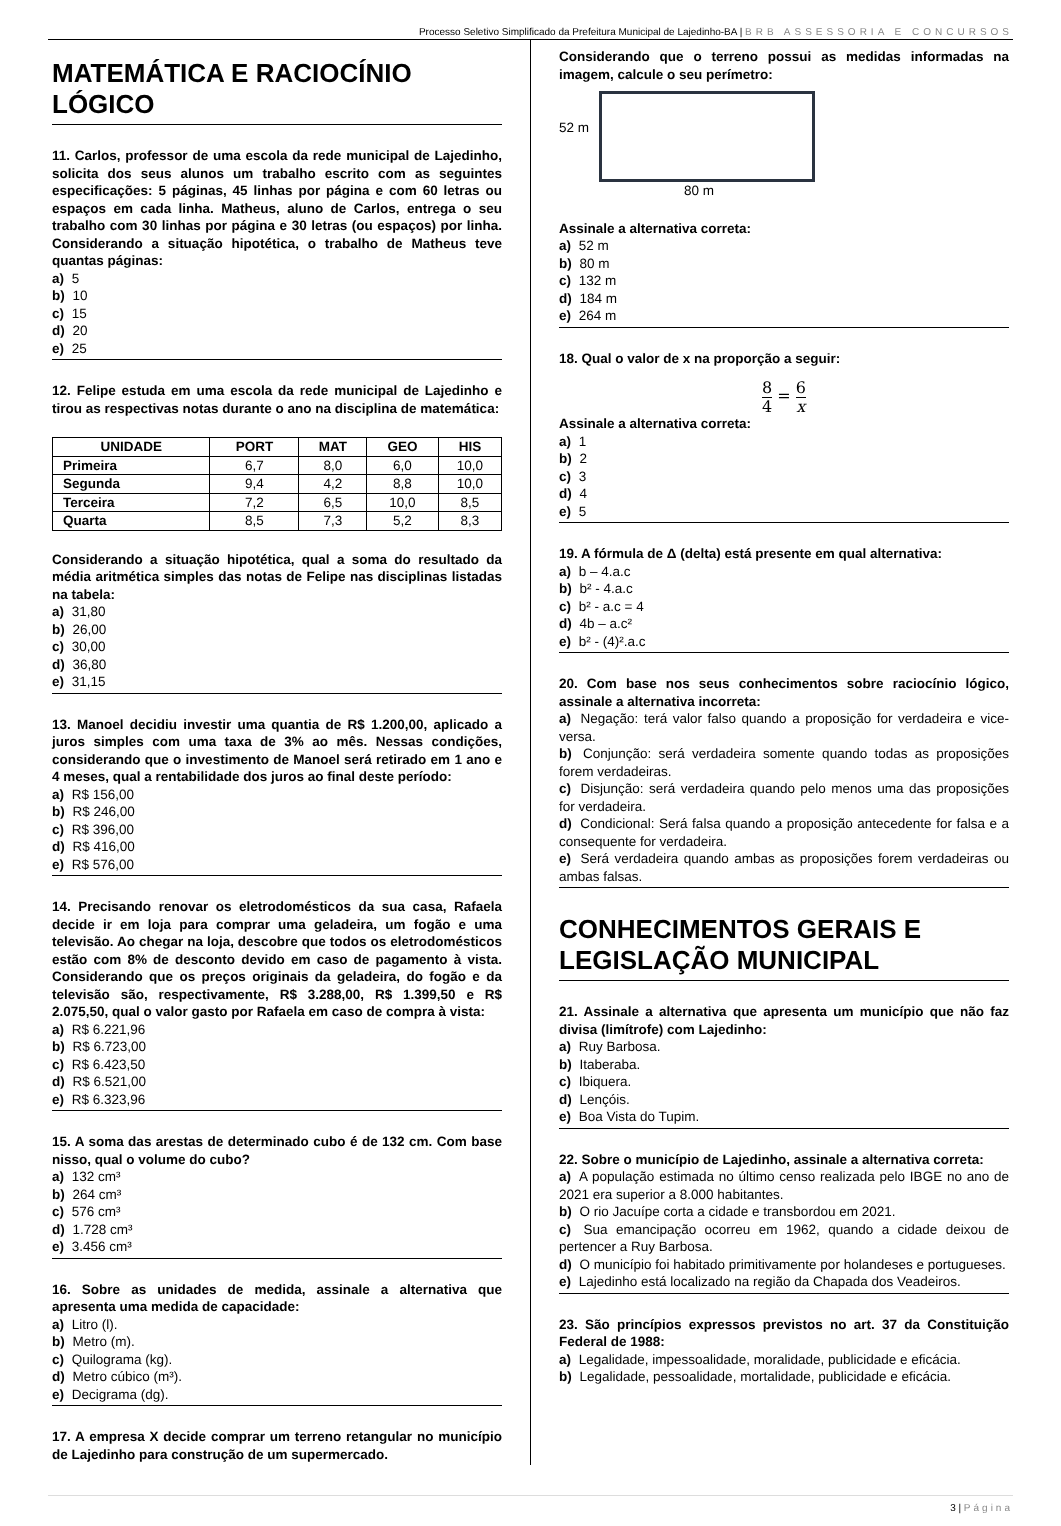Processo Seletivo Simplificado da Prefeitura Municipal de Lajedinho-BA | BRB ASSESSORIA E CONCURSOS
MATEMÁTICA E RACIOCÍNIO LÓGICO
11. Carlos, professor de uma escola da rede municipal de Lajedinho, solicita dos seus alunos um trabalho escrito com as seguintes especificações: 5 páginas, 45 linhas por página e com 60 letras ou espaços em cada linha. Matheus, aluno de Carlos, entrega o seu trabalho com 30 linhas por página e 30 letras (ou espaços) por linha. Considerando a situação hipotética, o trabalho de Matheus teve quantas páginas:
a) 5
b) 10
c) 15
d) 20
e) 25
12. Felipe estuda em uma escola da rede municipal de Lajedinho e tirou as respectivas notas durante o ano na disciplina de matemática:
| UNIDADE | PORT | MAT | GEO | HIS |
| --- | --- | --- | --- | --- |
| Primeira | 6,7 | 8,0 | 6,0 | 10,0 |
| Segunda | 9,4 | 4,2 | 8,8 | 10,0 |
| Terceira | 7,2 | 6,5 | 10,0 | 8,5 |
| Quarta | 8,5 | 7,3 | 5,2 | 8,3 |
Considerando a situação hipotética, qual a soma do resultado da média aritmética simples das notas de Felipe nas disciplinas listadas na tabela:
a) 31,80
b) 26,00
c) 30,00
d) 36,80
e) 31,15
13. Manoel decidiu investir uma quantia de R$ 1.200,00, aplicado a juros simples com uma taxa de 3% ao mês. Nessas condições, considerando que o investimento de Manoel será retirado em 1 ano e 4 meses, qual a rentabilidade dos juros ao final deste período:
a) R$ 156,00
b) R$ 246,00
c) R$ 396,00
d) R$ 416,00
e) R$ 576,00
14. Precisando renovar os eletrodomésticos da sua casa, Rafaela decide ir em loja para comprar uma geladeira, um fogão e uma televisão. Ao chegar na loja, descobre que todos os eletrodomésticos estão com 8% de desconto devido em caso de pagamento à vista. Considerando que os preços originais da geladeira, do fogão e da televisão são, respectivamente, R$ 3.288,00, R$ 1.399,50 e R$ 2.075,50, qual o valor gasto por Rafaela em caso de compra à vista:
a) R$ 6.221,96
b) R$ 6.723,00
c) R$ 6.423,50
d) R$ 6.521,00
e) R$ 6.323,96
15. A soma das arestas de determinado cubo é de 132 cm. Com base nisso, qual o volume do cubo?
a) 132 cm³
b) 264 cm³
c) 576 cm³
d) 1.728 cm³
e) 3.456 cm³
16. Sobre as unidades de medida, assinale a alternativa que apresenta uma medida de capacidade:
a) Litro (l).
b) Metro (m).
c) Quilograma (kg).
d) Metro cúbico (m³).
e) Decigrama (dg).
17. A empresa X decide comprar um terreno retangular no município de Lajedinho para construção de um supermercado.
Considerando que o terreno possui as medidas informadas na imagem, calcule o seu perímetro:
52 m
80 m
Assinale a alternativa correta:
a) 52 m
b) 80 m
c) 132 m
d) 184 m
e) 264 m
18. Qual o valor de x na proporção a seguir:
8 4 = 6 x
Assinale a alternativa correta:
a) 1
b) 2
c) 3
d) 4
e) 5
19. A fórmula de Δ (delta) está presente em qual alternativa:
a) b – 4.a.c
b) b² - 4.a.c
c) b² - a.c = 4
d) 4b – a.c²
e) b² - (4)².a.c
20. Com base nos seus conhecimentos sobre raciocínio lógico, assinale a alternativa incorreta:
a) Negação: terá valor falso quando a proposição for verdadeira e vice-versa.
b) Conjunção: será verdadeira somente quando todas as proposições forem verdadeiras.
c) Disjunção: será verdadeira quando pelo menos uma das proposições for verdadeira.
d) Condicional: Será falsa quando a proposição antecedente for falsa e a consequente for verdadeira.
e) Será verdadeira quando ambas as proposições forem verdadeiras ou ambas falsas.
CONHECIMENTOS GERAIS E LEGISLAÇÃO MUNICIPAL
21. Assinale a alternativa que apresenta um município que não faz divisa (limítrofe) com Lajedinho:
a) Ruy Barbosa.
b) Itaberaba.
c) Ibiquera.
d) Lençóis.
e) Boa Vista do Tupim.
22. Sobre o município de Lajedinho, assinale a alternativa correta:
a) A população estimada no último censo realizada pelo IBGE no ano de 2021 era superior a 8.000 habitantes.
b) O rio Jacuípe corta a cidade e transbordou em 2021.
c) Sua emancipação ocorreu em 1962, quando a cidade deixou de pertencer a Ruy Barbosa.
d) O município foi habitado primitivamente por holandeses e portugueses.
e) Lajedinho está localizado na região da Chapada dos Veadeiros.
23. São princípios expressos previstos no art. 37 da Constituição Federal de 1988:
a) Legalidade, impessoalidade, moralidade, publicidade e eficácia.
b) Legalidade, pessoalidade, mortalidade, publicidade e eficácia.
3 | Página